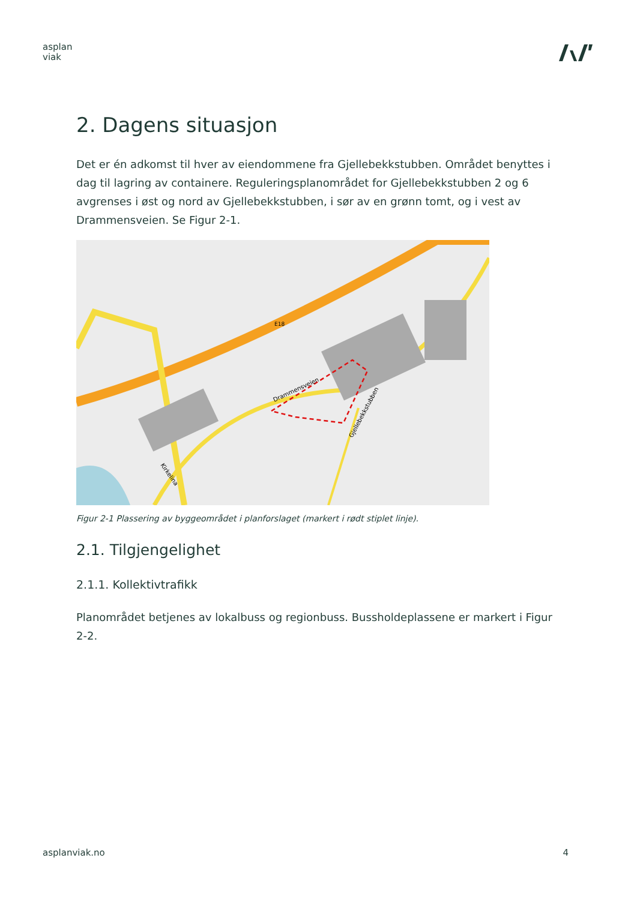asplan
viak
2. Dagens situasjon
Det er én adkomst til hver av eiendommene fra Gjellebekkstubben. Området benyttes i dag til lagring av containere. Reguleringsplanområdet for Gjellebekkstubben 2 og 6 avgrenses i øst og nord av Gjellebekkstubben, i sør av en grønn tomt, og i vest av Drammensveien. Se Figur 2-1.
E18
Drammensveien
Gjellebekkstubben
Kirkelina
Figur 2-1 Plassering av byggeområdet i planforslaget (markert i rødt stiplet linje).
2.1. Tilgjengelighet
2.1.1. Kollektivtrafikk
Planområdet betjenes av lokalbuss og regionbuss. Bussholdeplassene er markert i Figur 2-2.
asplanviak.no 4